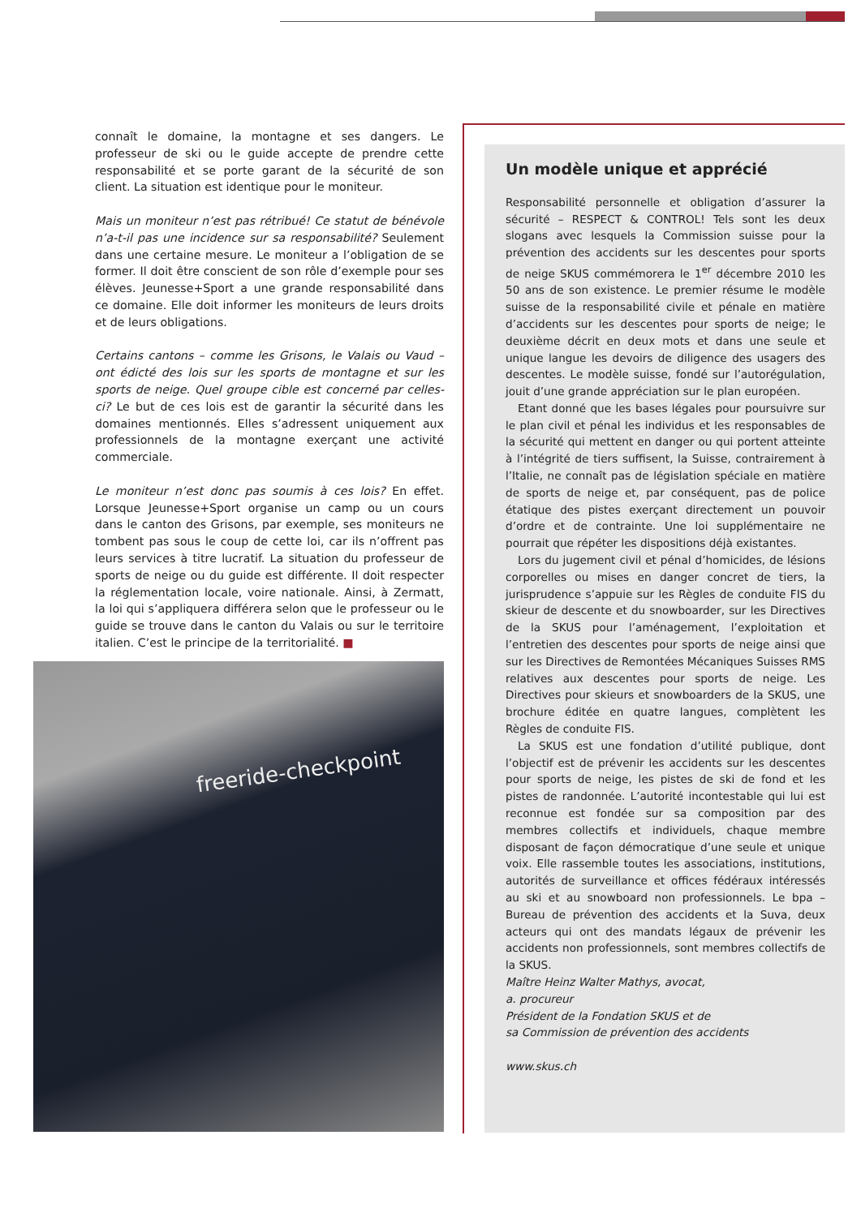connaît le domaine, la montagne et ses dangers. Le professeur de ski ou le guide accepte de prendre cette responsabilité et se porte garant de la sécurité de son client. La situation est identique pour le moniteur.
Mais un moniteur n’est pas rétribué! Ce statut de bénévole n’a-t-il pas une incidence sur sa responsabilité? Seulement dans une certaine mesure. Le moniteur a l’obligation de se former. Il doit être conscient de son rôle d’exemple pour ses élèves. Jeunesse+Sport a une grande responsabilité dans ce domaine. Elle doit informer les moniteurs de leurs droits et de leurs obligations.
Certains cantons – comme les Grisons, le Valais ou Vaud – ont édicté des lois sur les sports de montagne et sur les sports de neige. Quel groupe cible est concerné par celles-ci? Le but de ces lois est de garantir la sécurité dans les domaines mentionnés. Elles s’adressent uniquement aux professionnels de la montagne exerçant une activité commerciale.
Le moniteur n’est donc pas soumis à ces lois? En effet. Lorsque Jeunesse+Sport organise un camp ou un cours dans le canton des Grisons, par exemple, ses moniteurs ne tombent pas sous le coup de cette loi, car ils n’offrent pas leurs services à titre lucratif. La situation du professeur de sports de neige ou du guide est différente. Il doit respecter la réglementation locale, voire nationale. Ainsi, à Zermatt, la loi qui s’appliquera différera selon que le professeur ou le guide se trouve dans le canton du Valais ou sur le territoire italien. C’est le principe de la territorialité. ■
freeride-checkpoint
Un modèle unique et apprécié
Responsabilité personnelle et obligation d’assurer la sécurité – RESPECT & CONTROL! Tels sont les deux slogans avec lesquels la Commission suisse pour la prévention des accidents sur les descentes pour sports de neige SKUS commémorera le 1<sup>er</sup> décembre 2010 les 50 ans de son existence. Le premier résume le modèle suisse de la responsabilité civile et pénale en matière d’accidents sur les descentes pour sports de neige; le deuxième décrit en deux mots et dans une seule et unique langue les devoirs de diligence des usagers des descentes. Le modèle suisse, fondé sur l’autorégulation, jouit d’une grande appréciation sur le plan européen.
Etant donné que les bases légales pour poursuivre sur le plan civil et pénal les individus et les responsables de la sécurité qui mettent en danger ou qui portent atteinte à l’intégrité de tiers suffisent, la Suisse, contrairement à l’Italie, ne connaît pas de législation spéciale en matière de sports de neige et, par conséquent, pas de police étatique des pistes exerçant directement un pouvoir d’ordre et de contrainte. Une loi supplémentaire ne pourrait que répéter les dispositions déjà existantes.
Lors du jugement civil et pénal d’homicides, de lésions corporelles ou mises en danger concret de tiers, la jurisprudence s’appuie sur les Règles de conduite FIS du skieur de descente et du snowboarder, sur les Directives de la SKUS pour l’aménagement, l’exploitation et l’entretien des descentes pour sports de neige ainsi que sur les Directives de Remontées Mécaniques Suisses RMS relatives aux descentes pour sports de neige. Les Directives pour skieurs et snowboarders de la SKUS, une brochure éditée en quatre langues, complètent les Règles de conduite FIS.
La SKUS est une fondation d’utilité publique, dont l’objectif est de prévenir les accidents sur les descentes pour sports de neige, les pistes de ski de fond et les pistes de randonnée. L’autorité incontestable qui lui est reconnue est fondée sur sa composition par des membres collectifs et individuels, chaque membre disposant de façon démocratique d’une seule et unique voix. Elle rassemble toutes les associations, institutions, autorités de surveillance et offices fédéraux intéressés au ski et au snowboard non professionnels. Le bpa – Bureau de prévention des accidents et la Suva, deux acteurs qui ont des mandats légaux de prévenir les accidents non professionnels, sont membres collectifs de la SKUS.
Maître Heinz Walter Mathys, avocat,
a. procureur
Président de la Fondation SKUS et de
sa Commission de prévention des accidents
www.skus.ch